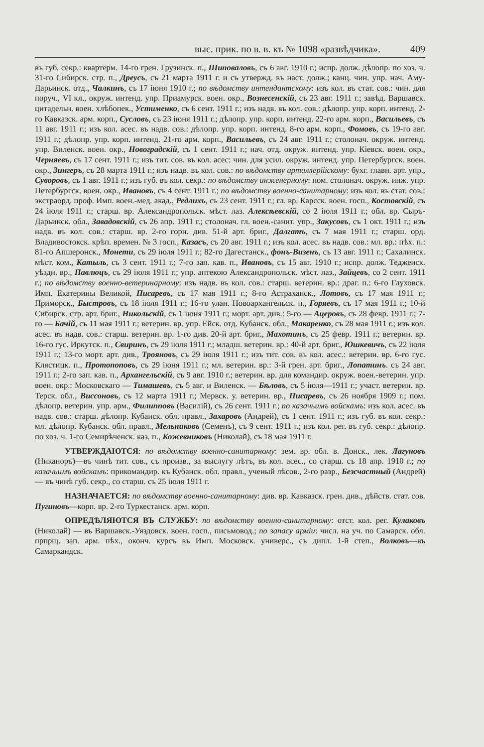выс. прик. по в. в. къ № 1098 «развѣдчика». 409
въ губ. секр.: квартерм. 14-го грен. Грузинск. п., Шиповаловъ, съ 6 авг. 1910 г.; испр. долж. дѣлопр. по хоз. ч. 31-го Сибирск. стр. п., Дреусъ, съ 21 марта 1911 г. и съ утвержд. въ наст. долж.; канц. чин. упр. нач. Аму-Дарьинск. отд., Чалкинъ, съ 17 іюня 1910 г.; по вѣдомству интендантскому: изъ кол. въ стат. сов.: чин. для поруч., VI кл., окруж. интенд. упр. Приамурск. воен. окр., Вознесенскій, съ 23 авг. 1911 г.; завѣд. Варшавск. цитадельн. воен. хлѣбопек., Устименко, съ 6 сент. 1911 г.; изъ надв. въ кол. сов.: дѣлопр. упр. корп. интенд. 2-го Кавказск. арм. корп., Сусловъ, съ 23 іюня 1911 г.; дѣлопр. упр. корп. интенд. 22-го арм. корп., Васильевъ, съ 11 авг. 1911 г.; изъ кол. асес. въ надв. сов.: дѣлопр. упр. корп. интенд. 8-го арм. корп., Фомовъ, съ 19-го авг. 1911 г.; дѣлопр. упр. корп. интенд. 21-го арм. корп., Васильевъ, съ 24 авг. 1911 г.; столонач. окруж. интенд. упр. Виленск. воен. окр., Новоградскій, съ 1 сент. 1911 г.; нач. отд. окруж. интенд. упр. Кіевск. воен. окр., Черняевъ, съ 17 сент. 1911 г.; изъ тит. сов. въ кол. асес: чин. для усил. окруж. интенд. упр. Петербургск. воен. окр., Зингеръ, съ 28 марта 1911 г.; изъ надв. въ кол. сов.: по вѣдомству артиллерійскому: бухг. главн. арт. упр., Суворовъ, съ 1 авг. 1911 г.; изъ губ. въ кол. секр.: по вѣдомству инженерному: пом. столонач. окруж. инж. упр. Петербургск. воен. окр., Ивановъ, съ 4 сент. 1911 г.; по вѣдомству военно-санитарному: изъ кол. въ стат. сов.: экстраорд. проф. Имп. воен.-мед. акад., Редлихъ, съ 23 сент. 1911 г.; гл. вр. Карсск. воен. госп., Костовскій, съ 24 іюля 1911 г.; старш. вр. Александропольск. мѣст. лаз. Алексѣевскій, со 2 іюля 1911 г.; обл. вр. Сыръ-Дарьинск. обл., Завадовскій, съ 26 апр. 1911 г.; столонач. гл. воен.-санит. упр., Закусовъ, съ 1 окт. 1911 г.; изъ надв. въ кол. сов.: старш. вр. 2-го горн. див. 51-й арт. бриг., Далгатъ, съ 7 мая 1911 г.; старш. орд. Владивостокск. крѣп. времен. № 3 госп., Казасъ, съ 20 авг. 1911 г.; изъ кол. асес. въ надв. сов.: мл. вр.: пѣх. п.: 81-го Апшеронск., Монети, съ 29 іюля 1911 г.; 82-го Дагестанск., фонъ-Визенъ, съ 13 авг. 1911 г.; Сахалинск. мѣст. ком., Катыль, съ 3 сент. 1911 г.; 7-го зап. кав. п., Ивановъ, съ 15 авг. 1910 г.; испр. долж. Тедженск. уѣздн. вр., Павлюцъ, съ 29 іюля 1911 г.; упр. аптекою Александропольск. мѣст. лаз., Зайцевъ, со 2 сент. 1911 г.; по вѣдомству военно-ветеринарному: изъ надв. въ кол. сов.: старш. ветерин. вр.: драг. п.: 6-го Глуховск. Имп. Екатерины Великой, Писаревъ, съ 17 мая 1911 г.; 8-го Астраханск., Лотовъ, съ 17 мая 1911 г.; Приморск., Быстровъ, съ 18 іюля 1911 г.; 16-го улан. Новоархангельск. п., Горяевъ, съ 17 мая 1911 г.; 10-й Сибирск. стр. арт. бриг., Никольскій, съ 1 іюня 1911 г.; морт. арт. див.: 5-го — Ацеровъ, съ 28 февр. 1911 г.; 7-го — Бачій, съ 11 мая 1911 г.; ветерин. вр. упр. Ейск. отд. Кубанск. обл., Макаренко, съ 28 мая 1911 г.; изъ кол. асес. въ надв. сов.: старш. ветерин. вр. 1-го див. 20-й арт. бриг., Махотинъ, съ 25 февр. 1911 г.; ветерин. вр. 16-го гус. Иркутск. п., Свиринъ, съ 29 іюля 1911 г.; младш. ветерин. вр.: 40-й арт. бриг., Юшкевичъ, съ 22 іюля 1911 г.; 13-го морт. арт. див., Трояновъ, съ 29 іюля 1911 г.; изъ тит. сов. въ кол. асес.: ветерин. вр. 6-го гус. Клястицк. п., Протопоповъ, съ 29 іюня 1911 г.; мл. ветерин. вр.: 3-й грен. арт. бриг., Лопатинъ. съ 24 авг. 1911 г.; 2-го зап. кав. п., Архангельскій, съ 9 авг. 1910 г.; ветерин. вр. для командир. окруж. воен.-ветерин. упр. воен. окр.: Московскаго — Тимашевъ, съ 5 авг. и Виленск. — Бѣловъ, съ 5 іюля—1911 г.; участ. ветерин. вр. Терск. обл., Виссоновъ, съ 12 марта 1911 г.; Мервск. у. ветерин. вр., Писаревъ, съ 26 ноября 1909 г.; пом. дѣлопр. ветерин. упр. арм., Филипповъ (Василій), съ 26 сент. 1911 г.; по казачьимъ войскамъ: изъ кол. асес. въ надв. сов.: старш. дѣлопр. Кубанск. обл. правл., Захаровъ (Андрей), съ 1 сент. 1911 г.; изъ губ. въ кол. секр.: мл. дѣлопр. Кубанск. обл. правл., Мельниковъ (Семенъ), съ 9 сент. 1911 г.; изъ кол. рег. въ губ. секр.: дѣлопр. по хоз. ч. 1-го Семирѣченск. каз. п., Кожевниковъ (Николай), съ 18 мая 1911 г.
УТВЕРЖДАЮТСЯ: по вѣдомству военно-санитарному: зем. вр. обл. в. Донск., лек. Лагуновъ (Никаноръ)—въ чинѣ тит. сов., съ произв., за выслугу лѣтъ, въ кол. асес., со старш. съ 18 апр. 1910 г.; по казачьимъ войскамъ: прикомандир. къ Кубанск. обл. правл., ученый лѣсов., 2-го разр., Безсчастный (Андрей) — въ чинѣ губ. секр., со старш. съ 25 іюля 1911 г.
НАЗНАЧАЕТСЯ: по вѣдомству военно-санитарному: див. вр. Кавказск. грен. див., дѣйств. стат. сов. Пугиновъ—корп. вр. 2-го Туркестанск. арм. корп.
ОПРЕДѢЛЯЮТСЯ ВЪ СЛУЖБУ: по вѣдомству военно-санитарному: отст. кол. рег. Кулаковъ (Николай) — въ Варшавск.-Уяздовск. воен. госп., письмовод.; по запасу арміи: числ. на уч. по Самарск. обл. прпрщ. зап. арм. пѣх., оконч. курсъ въ Имп. Московск. универс., съ дипл. 1-й степ., Волковъ—въ Самаркандск.